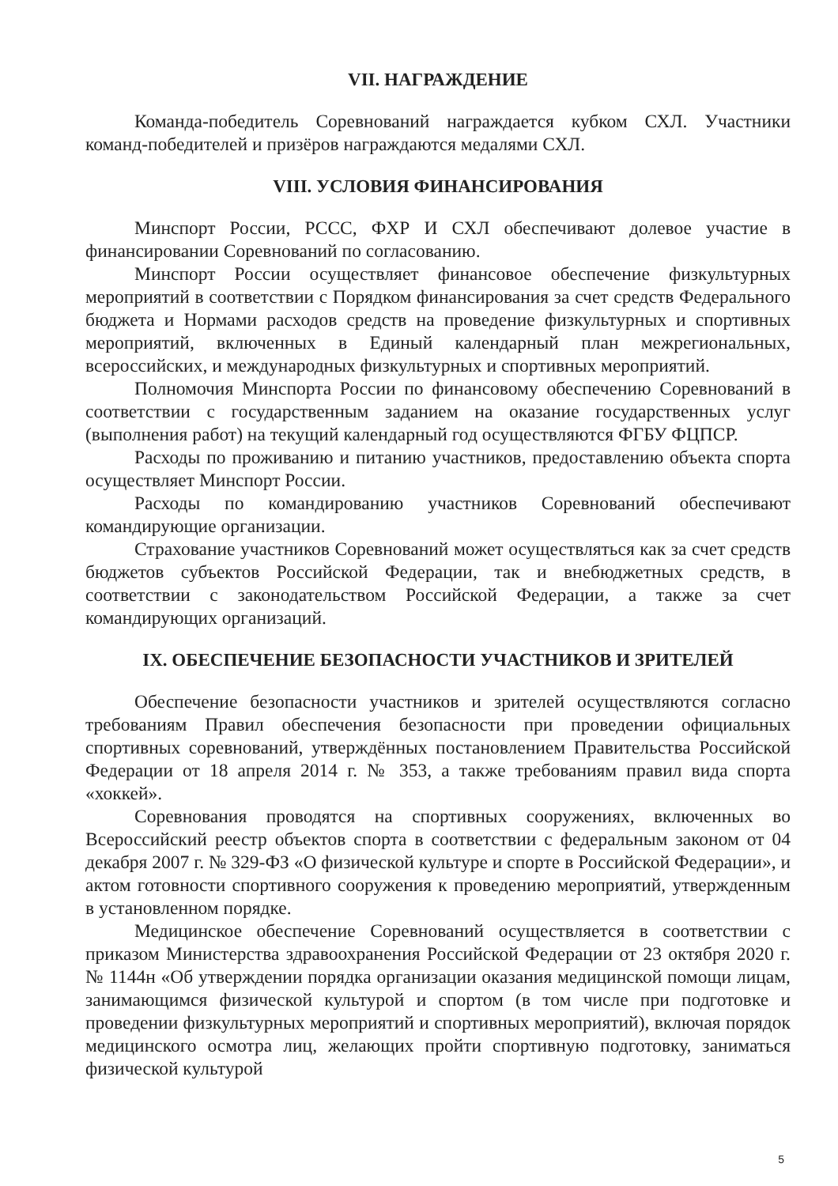VII. НАГРАЖДЕНИЕ
Команда-победитель Соревнований награждается кубком СХЛ. Участники команд-победителей и призёров награждаются медалями СХЛ.
VIII. УСЛОВИЯ ФИНАНСИРОВАНИЯ
Минспорт России, РССС, ФХР И СХЛ обеспечивают долевое участие в финансировании Соревнований по согласованию.
Минспорт России осуществляет финансовое обеспечение физкультурных мероприятий в соответствии с Порядком финансирования за счет средств Федерального бюджета и Нормами расходов средств на проведение физкультурных и спортивных мероприятий, включенных в Единый календарный план межрегиональных, всероссийских, и международных физкультурных и спортивных мероприятий.
Полномочия Минспорта России по финансовому обеспечению Соревнований в соответствии с государственным заданием на оказание государственных услуг (выполнения работ) на текущий календарный год осуществляются ФГБУ ФЦПСР.
Расходы по проживанию и питанию участников, предоставлению объекта спорта осуществляет Минспорт России.
Расходы по командированию участников Соревнований обеспечивают командирующие организации.
Страхование участников Соревнований может осуществляться как за счет средств бюджетов субъектов Российской Федерации, так и внебюджетных средств, в соответствии с законодательством Российской Федерации, а также за счет командирующих организаций.
IX. ОБЕСПЕЧЕНИЕ БЕЗОПАСНОСТИ УЧАСТНИКОВ И ЗРИТЕЛЕЙ
Обеспечение безопасности участников и зрителей осуществляются согласно требованиям Правил обеспечения безопасности при проведении официальных спортивных соревнований, утверждённых постановлением Правительства Российской Федерации от 18 апреля 2014 г. № 353, а также требованиям правил вида спорта «хоккей».
Соревнования проводятся на спортивных сооружениях, включенных во Всероссийский реестр объектов спорта в соответствии с федеральным законом от 04 декабря 2007 г. № 329-ФЗ «О физической культуре и спорте в Российской Федерации», и актом готовности спортивного сооружения к проведению мероприятий, утвержденным в установленном порядке.
Медицинское обеспечение Соревнований осуществляется в соответствии с приказом Министерства здравоохранения Российской Федерации от 23 октября 2020 г. № 1144н «Об утверждении порядка организации оказания медицинской помощи лицам, занимающимся физической культурой и спортом (в том числе при подготовке и проведении физкультурных мероприятий и спортивных мероприятий), включая порядок медицинского осмотра лиц, желающих пройти спортивную подготовку, заниматься физической культурой
5